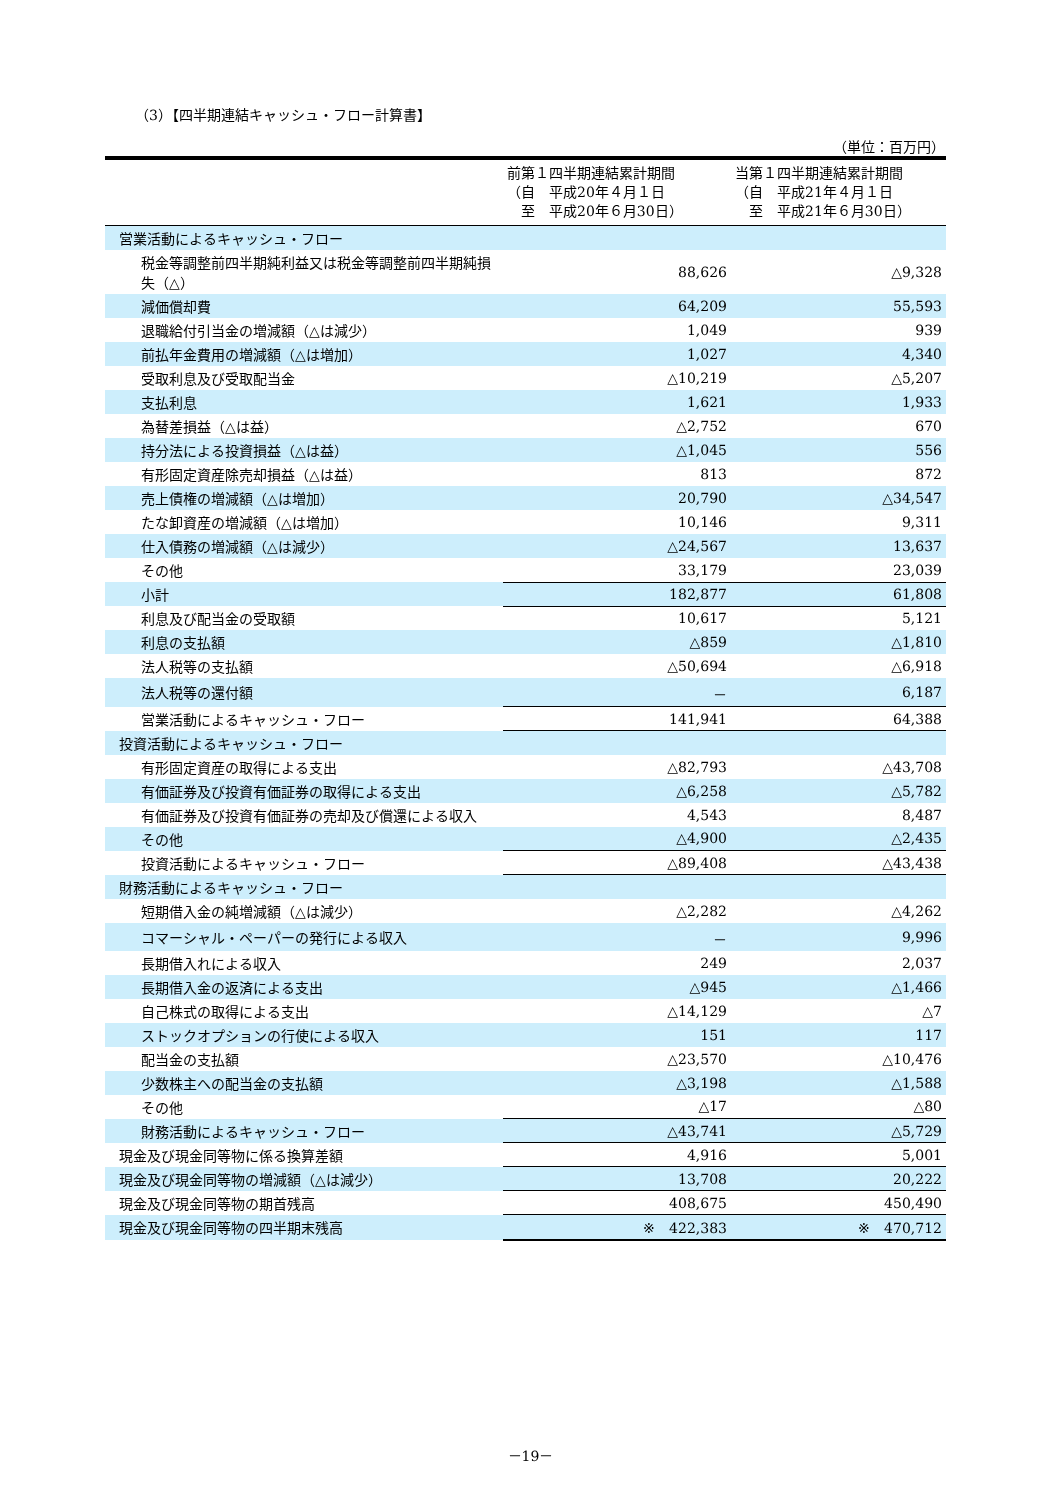（3）【四半期連結キャッシュ・フロー計算書】
（単位：百万円）
| | 前第１四半期連結累計期間 （自 平成20年４月１日 至 平成20年６月30日） | 当第１四半期連結累計期間 （自 平成21年４月１日 至 平成21年６月30日） |
| --- | --- | --- |
| 営業活動によるキャッシュ・フロー | | |
| 税金等調整前四半期純利益又は税金等調整前四半期純損失（△） | 88,626 | △9,328 |
| 減価償却費 | 64,209 | 55,593 |
| 退職給付引当金の増減額（△は減少） | 1,049 | 939 |
| 前払年金費用の増減額（△は増加） | 1,027 | 4,340 |
| 受取利息及び受取配当金 | △10,219 | △5,207 |
| 支払利息 | 1,621 | 1,933 |
| 為替差損益（△は益） | △2,752 | 670 |
| 持分法による投資損益（△は益） | △1,045 | 556 |
| 有形固定資産除売却損益（△は益） | 813 | 872 |
| 売上債権の増減額（△は増加） | 20,790 | △34,547 |
| たな卸資産の増減額（△は増加） | 10,146 | 9,311 |
| 仕入債務の増減額（△は減少） | △24,567 | 13,637 |
| その他 | 33,179 | 23,039 |
| 小計 | 182,877 | 61,808 |
| 利息及び配当金の受取額 | 10,617 | 5,121 |
| 利息の支払額 | △859 | △1,810 |
| 法人税等の支払額 | △50,694 | △6,918 |
| 法人税等の還付額 | － | 6,187 |
| 営業活動によるキャッシュ・フロー | 141,941 | 64,388 |
| 投資活動によるキャッシュ・フロー | | |
| 有形固定資産の取得による支出 | △82,793 | △43,708 |
| 有価証券及び投資有価証券の取得による支出 | △6,258 | △5,782 |
| 有価証券及び投資有価証券の売却及び償還による収入 | 4,543 | 8,487 |
| その他 | △4,900 | △2,435 |
| 投資活動によるキャッシュ・フロー | △89,408 | △43,438 |
| 財務活動によるキャッシュ・フロー | | |
| 短期借入金の純増減額（△は減少） | △2,282 | △4,262 |
| コマーシャル・ペーパーの発行による収入 | － | 9,996 |
| 長期借入れによる収入 | 249 | 2,037 |
| 長期借入金の返済による支出 | △945 | △1,466 |
| 自己株式の取得による支出 | △14,129 | △7 |
| ストックオプションの行使による収入 | 151 | 117 |
| 配当金の支払額 | △23,570 | △10,476 |
| 少数株主への配当金の支払額 | △3,198 | △1,588 |
| その他 | △17 | △80 |
| 財務活動によるキャッシュ・フロー | △43,741 | △5,729 |
| 現金及び現金同等物に係る換算差額 | 4,916 | 5,001 |
| 現金及び現金同等物の増減額（△は減少） | 13,708 | 20,222 |
| 現金及び現金同等物の期首残高 | 408,675 | 450,490 |
| 現金及び現金同等物の四半期末残高 | ※ 422,383 | ※ 470,712 |
－19－